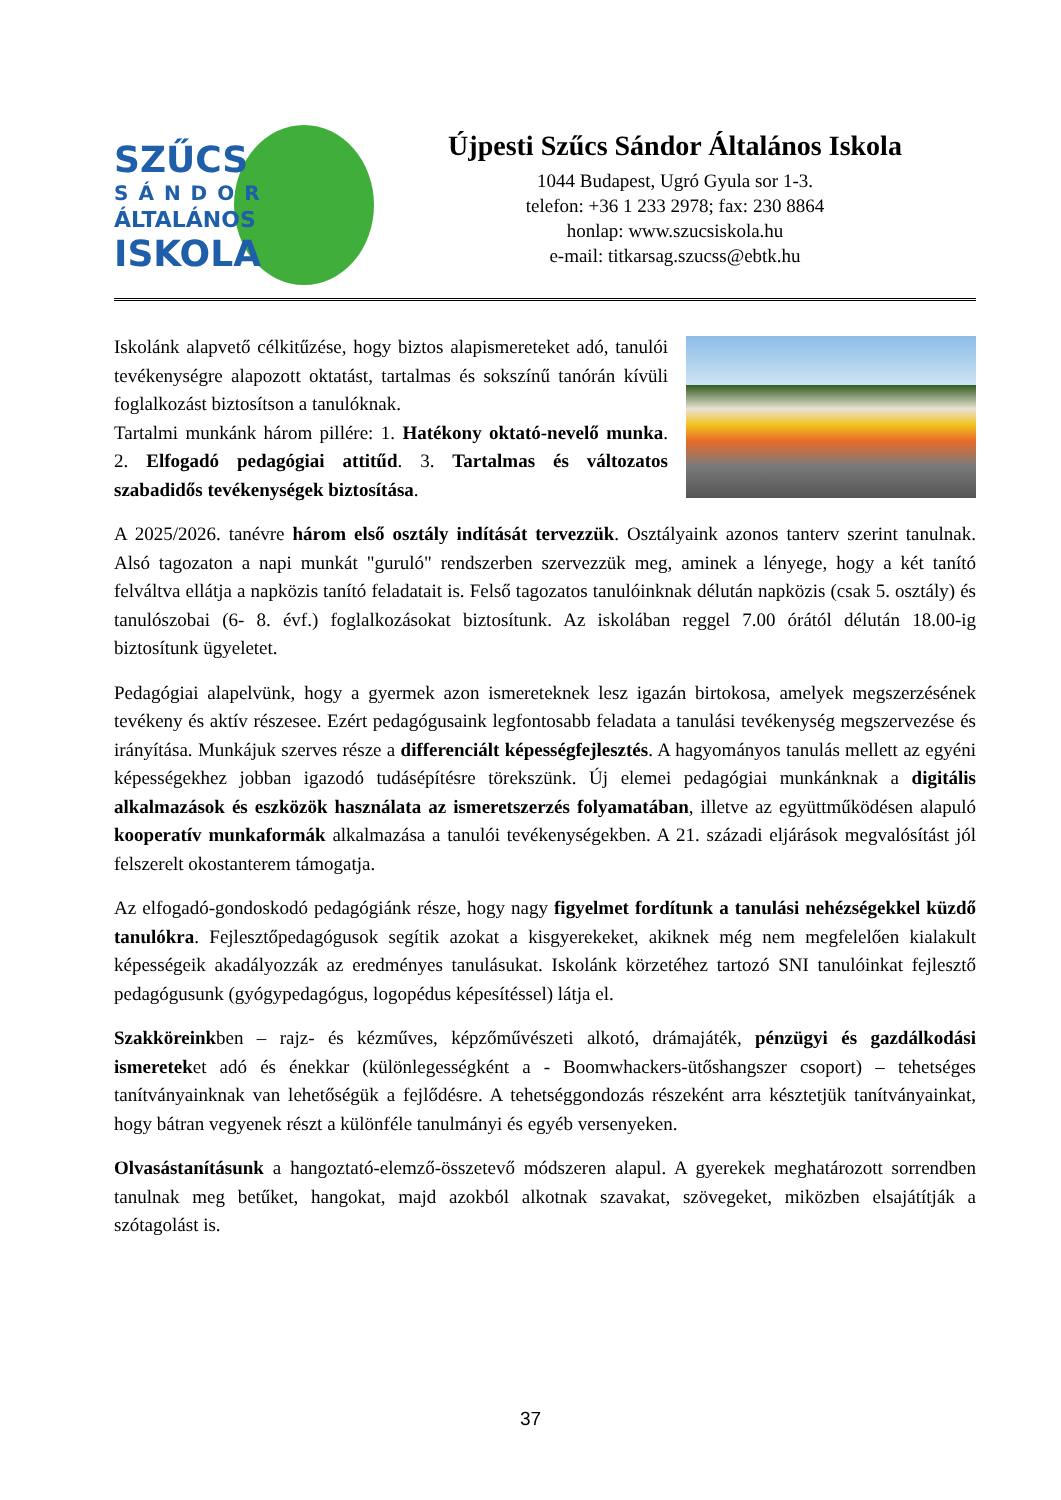SZŰCS
SÁNDOR
ÁLTALÁNOS
ISKOLA
Újpesti Szűcs Sándor Általános Iskola
1044 Budapest, Ugró Gyula sor 1-3.
telefon: +36 1 233 2978; fax: 230 8864
honlap: www.szucsiskola.hu
e-mail: titkarsag.szucss@ebtk.hu
Iskolánk alapvető célkitűzése, hogy biztos alapismereteket adó, tanulói tevékenységre alapozott oktatást, tartalmas és sokszínű tanórán kívüli foglalkozást biztosítson a tanulóknak.
Tartalmi munkánk három pillére: 1. Hatékony oktató-nevelő munka. 2. Elfogadó pedagógiai attitűd. 3. Tartalmas és változatos szabadidős tevékenységek biztosítása.
A 2025/2026. tanévre három első osztály indítását tervezzük. Osztályaink azonos tanterv szerint tanulnak. Alsó tagozaton a napi munkát "guruló" rendszerben szervezzük meg, aminek a lényege, hogy a két tanító felváltva ellátja a napközis tanító feladatait is. Felső tagozatos tanulóinknak délután napközis (csak 5. osztály) és tanulószobai (6- 8. évf.) foglalkozásokat biztosítunk. Az iskolában reggel 7.00 órától délután 18.00-ig biztosítunk ügyeletet.
Pedagógiai alapelvünk, hogy a gyermek azon ismereteknek lesz igazán birtokosa, amelyek megszerzésének tevékeny és aktív részesee. Ezért pedagógusaink legfontosabb feladata a tanulási tevékenység megszervezése és irányítása. Munkájuk szerves része a differenciált képességfejlesztés. A hagyományos tanulás mellett az egyéni képességekhez jobban igazodó tudásépítésre törekszünk. Új elemei pedagógiai munkánknak a digitális alkalmazások és eszközök használata az ismeretszerzés folyamatában, illetve az együttműködésen alapuló kooperatív munkaformák alkalmazása a tanulói tevékenységekben. A 21. századi eljárások megvalósítást jól felszerelt okostanterem támogatja.
Az elfogadó-gondoskodó pedagógiánk része, hogy nagy figyelmet fordítunk a tanulási nehézségekkel küzdő tanulókra. Fejlesztőpedagógusok segítik azokat a kisgyerekeket, akiknek még nem megfelelően kialakult képességeik akadályozzák az eredményes tanulásukat. Iskolánk körzetéhez tartozó SNI tanulóinkat fejlesztő pedagógusunk (gyógypedagógus, logopédus képesítéssel) látja el.
Szakköreinkben – rajz- és kézműves, képzőművészeti alkotó, drámajáték, pénzügyi és gazdálkodási ismereteket adó és énekkar (különlegességként a - Boomwhackers-ütőshangszer csoport) – tehetséges tanítványainknak van lehetőségük a fejlődésre. A tehetséggondozás részeként arra késztetjük tanítványainkat, hogy bátran vegyenek részt a különféle tanulmányi és egyéb versenyeken.
Olvasástanításunk a hangoztató-elemző-összetevő módszeren alapul. A gyerekek meghatározott sorrendben tanulnak meg betűket, hangokat, majd azokból alkotnak szavakat, szövegeket, miközben elsajátítják a szótagolást is.
37